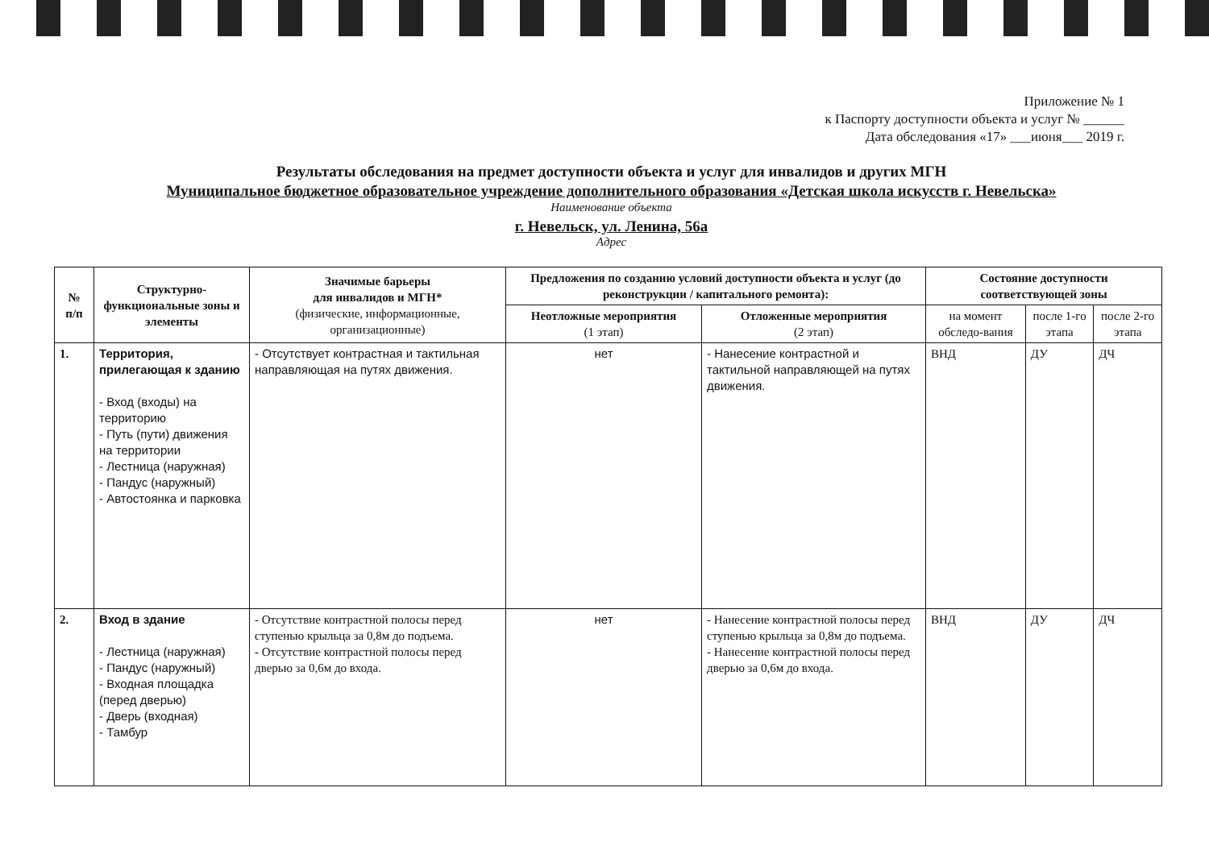Приложение № 1
к Паспорту доступности объекта и услуг № ______
Дата обследования «17» ___июня___ 2019 г.
Результаты обследования на предмет доступности объекта и услуг для инвалидов и других МГН
Муниципальное бюджетное образовательное учреждение дополнительного образования «Детская школа искусств г. Невельска»
Наименование объекта
г. Невельск, ул. Ленина, 56а
Адрес
| № п/п | Структурно-функциональные зоны и элементы | Значимые барьеры для инвалидов и МГН* (физические, информационные, организационные) | Предложения по созданию условий доступности объекта и услуг (до реконструкции / капитального ремонта): | | Состояние доступности соответствующей зоны | | |
| --- | --- | --- | --- | --- | --- | --- | --- |
| | | | Неотложные мероприятия (1 этап) | Отложенные мероприятия (2 этап) | на момент обследо-вания | после 1-го этапа | после 2-го этапа |
| 1. | Территория, прилегающая к зданию - Вход (входы) на территорию - Путь (пути) движения на территории - Лестница (наружная) - Пандус (наружный) - Автостоянка и парковка | - Отсутствует контрастная и тактильная направляющая на путях движения. | нет | - Нанесение контрастной и тактильной направляющей на путях движения. | ВНД | ДУ | ДЧ |
| 2. | Вход в здание - Лестница (наружная) - Пандус (наружный) - Входная площадка (перед дверью) - Дверь (входная) - Тамбур | - Отсутствие контрастной полосы перед ступенью крыльца за 0,8м до подъема. - Отсутствие контрастной полосы перед дверью за 0,6м до входа. | нет | - Нанесение контрастной полосы перед ступенью крыльца за 0,8м до подъема. - Нанесение контрастной полосы перед дверью за 0,6м до входа. | ВНД | ДУ | ДЧ |